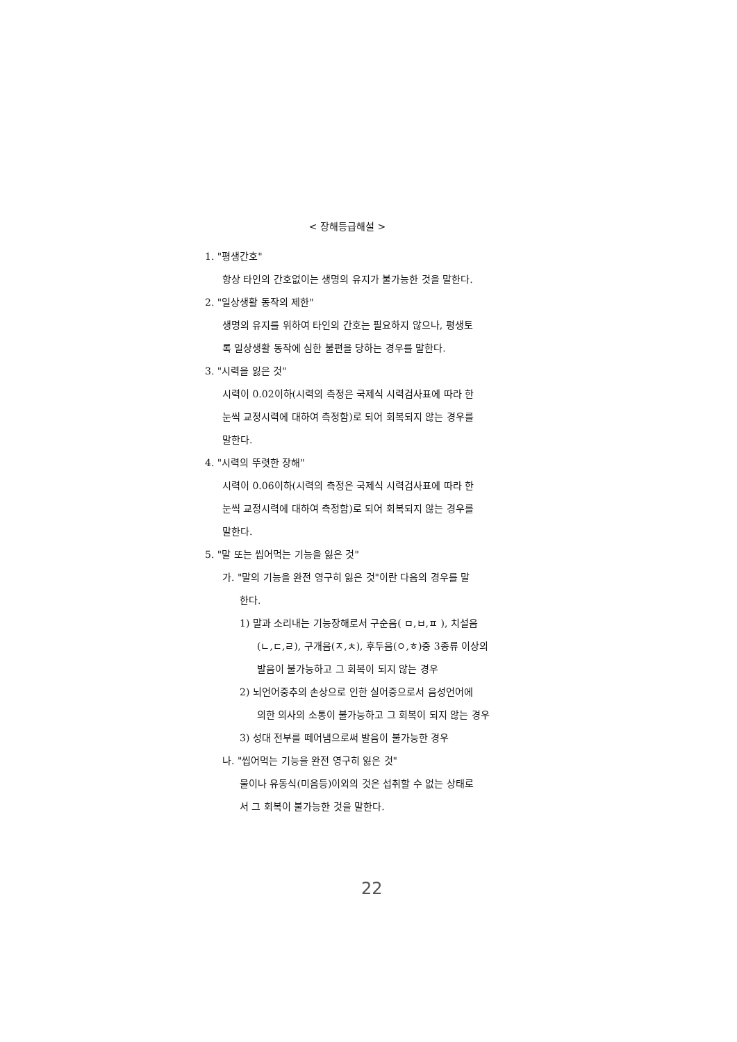< 장해등급해설 >
1. "평생간호"
항상 타인의 간호없이는 생명의 유지가 불가능한 것을 말한다.
2. "일상생활 동작의 제한"
생명의 유지를 위하여 타인의 간호는 필요하지 않으나, 평생토
록 일상생활 동작에 심한 불편을 당하는 경우를 말한다.
3. "시력을 잃은 것"
시력이 0.02이하(시력의 측정은 국제식 시력검사표에 따라 한
눈씩 교정시력에 대하여 측정함)로 되어 회복되지 않는 경우를
말한다.
4. "시력의 뚜렷한 장해"
시력이 0.06이하(시력의 측정은 국제식 시력검사표에 따라 한
눈씩 교정시력에 대하여 측정함)로 되어 회복되지 않는 경우를
말한다.
5. "말 또는 씹어먹는 기능을 잃은 것"
가. "말의 기능을 완전 영구히 잃은 것"이란 다음의 경우를 말
한다.
1) 말과 소리내는 기능장해로서 구순음( ㅁ,ㅂ,ㅍ ), 치설음
(ㄴ,ㄷ,ㄹ), 구개음(ㅈ,ㅊ), 후두음(ㅇ,ㅎ)중 3종류 이상의
발음이 불가능하고 그 회복이 되지 않는 경우
2) 뇌언어중추의 손상으로 인한 실어증으로서 음성언어에
의한 의사의 소통이 불가능하고 그 회복이 되지 않는 경우
3) 성대 전부를 떼어냄으로써 발음이 불가능한 경우
나. "씹어먹는 기능을 완전 영구히 잃은 것"
물이나 유동식(미음등)이외의 것은 섭취할 수 없는 상태로
서 그 회복이 불가능한 것을 말한다.
22